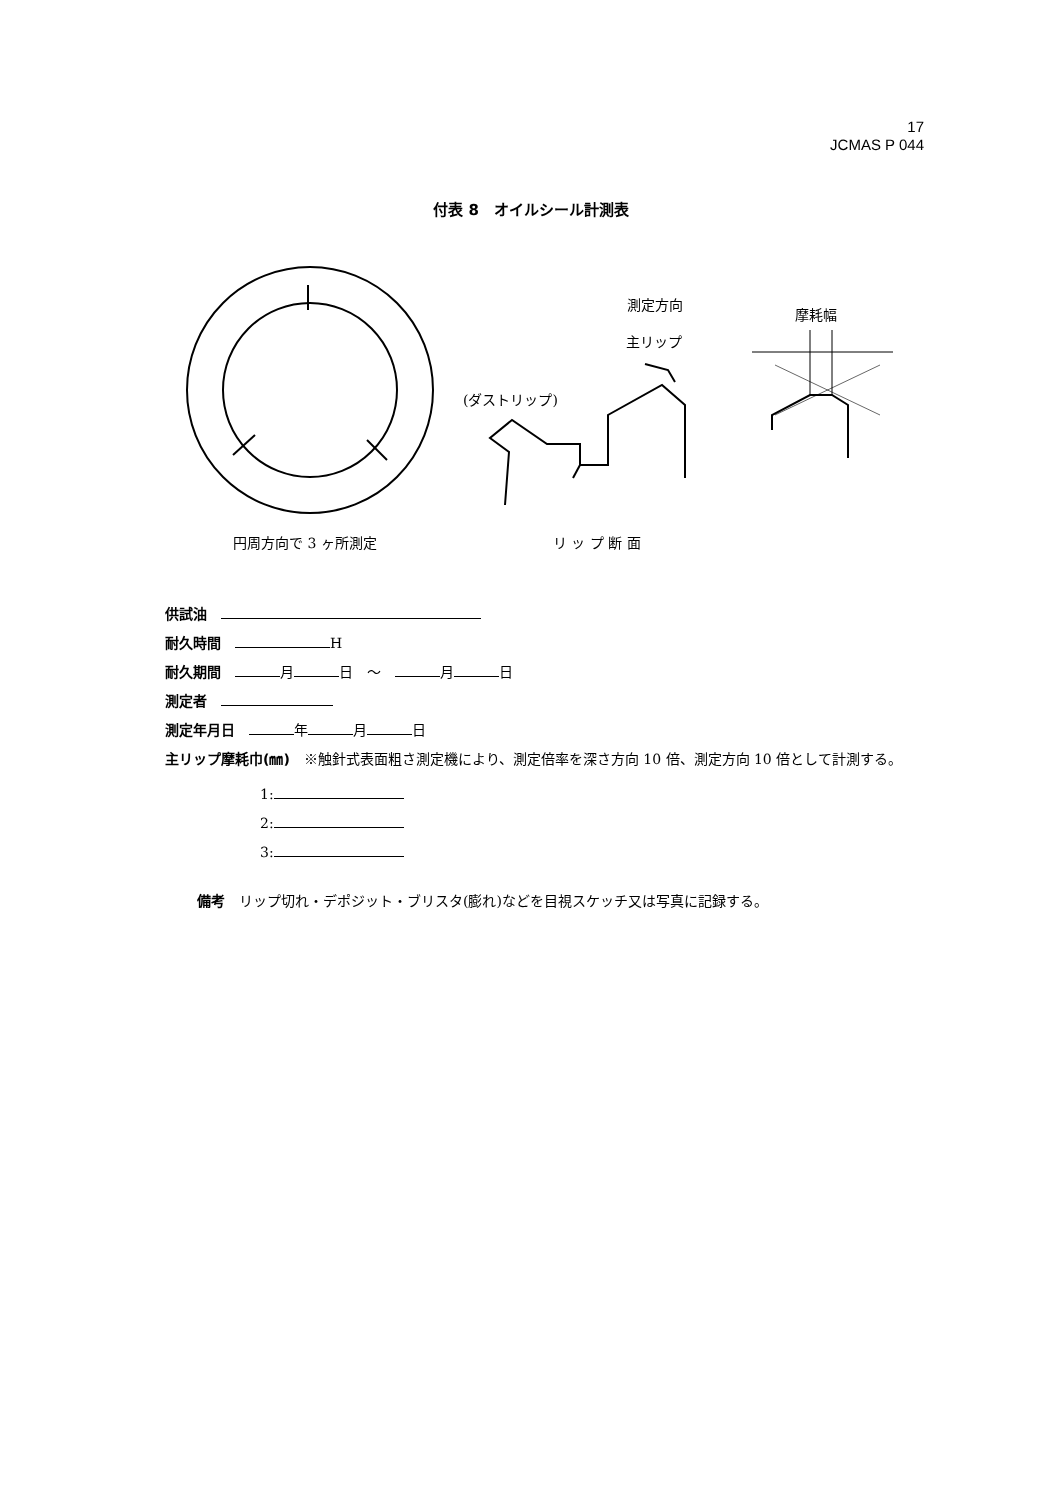17
JCMAS P 044
付表 8　オイルシール計測表
測定方向
主リップ
摩耗幅
(ダストリップ)
円周方向で 3 ヶ所測定
リ ッ プ 断 面
供試油　
耐久時間　 H
耐久期間　 月 日　～　 月 日
測定者　
測定年月日　 年 月 日
主リップ摩耗巾(㎜)　※触針式表面粗さ測定機により、測定倍率を深さ方向 10 倍、測定方向 10 倍として計測する。
1:
2:
3:
備考　リップ切れ・デポジット・ブリスタ(膨れ)などを目視スケッチ又は写真に記録する。